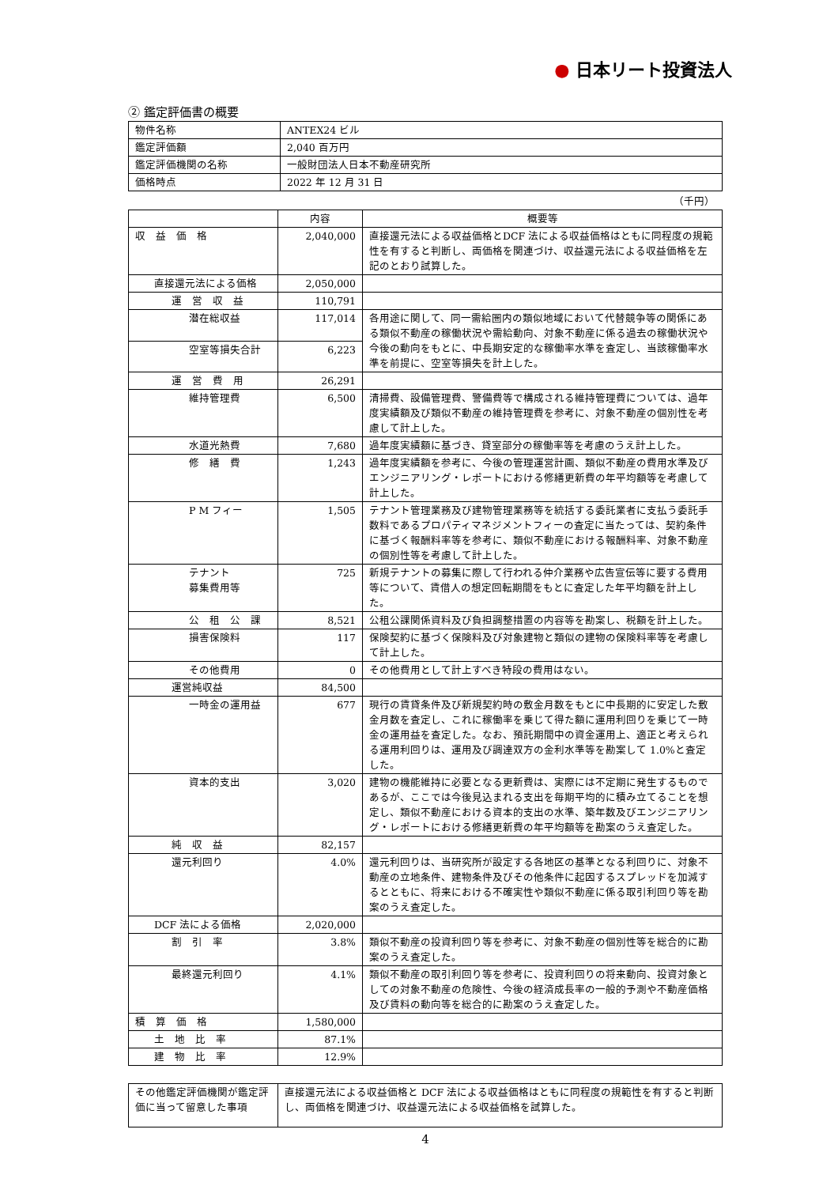● 日本リート投資法人
② 鑑定評価書の概要
| 物件名称 | ANTEX24 ビル |
| 鑑定評価額 | 2,040 百万円 |
| 鑑定評価機関の名称 | 一般財団法人日本不動産研究所 |
| 価格時点 | 2022 年 12 月 31 日 |
（千円）
| | 内容 | 概要等 |
| --- | --- | --- |
| 収 益 価 格 | 2,040,000 | 直接還元法による収益価格とDCF 法による収益価格はともに同程度の規範性を有すると判断し、両価格を関連づけ、収益還元法による収益価格を左記のとおり試算した。 |
| 直接還元法による価格 | 2,050,000 | |
| 運 営 収 益 | 110,791 | |
| 潜在総収益 | 117,014 | 各用途に関して、同一需給圏内の類似地域において代替競争等の関係にある類似不動産の稼働状況や需給動向、対象不動産に係る過去の稼働状況や今後の動向をもとに、中長期安定的な稼働率水準を査定し、当該稼働率水準を前提に、空室等損失を計上した。 |
| 空室等損失合計 | 6,223 | |
| 運 営 費 用 | 26,291 | |
| 維持管理費 | 6,500 | 清掃費、設備管理費、警備費等で構成される維持管理費については、過年度実績額及び類似不動産の維持管理費を参考に、対象不動産の個別性を考慮して計上した。 |
| 水道光熱費 | 7,680 | 過年度実績額に基づき、貸室部分の稼働率等を考慮のうえ計上した。 |
| 修 繕 費 | 1,243 | 過年度実績額を参考に、今後の管理運営計画、類似不動産の費用水準及びエンジニアリング・レポートにおける修繕更新費の年平均額等を考慮して計上した。 |
| P M フィー | 1,505 | テナント管理業務及び建物管理業務等を統括する委託業者に支払う委託手数料であるプロパティマネジメントフィーの査定に当たっては、契約条件に基づく報酬料率等を参考に、類似不動産における報酬料率、対象不動産の個別性等を考慮して計上した。 |
| テナント 募集費用等 | 725 | 新規テナントの募集に際して行われる仲介業務や広告宣伝等に要する費用等について、賃借人の想定回転期間をもとに査定した年平均額を計上した。 |
| 公 租 公 課 | 8,521 | 公租公課関係資料及び負担調整措置の内容等を勘案し、税額を計上した。 |
| 損害保険料 | 117 | 保険契約に基づく保険料及び対象建物と類似の建物の保険料率等を考慮して計上した。 |
| その他費用 | 0 | その他費用として計上すべき特段の費用はない。 |
| 運営純収益 | 84,500 | |
| 一時金の運用益 | 677 | 現行の賃貸条件及び新規契約時の敷金月数をもとに中長期的に安定した敷金月数を査定し、これに稼働率を乗じて得た額に運用利回りを乗じて一時金の運用益を査定した。なお、預託期間中の資金運用上、適正と考えられる運用利回りは、運用及び調達双方の金利水準等を勘案して 1.0%と査定した。 |
| 資本的支出 | 3,020 | 建物の機能維持に必要となる更新費は、実際には不定期に発生するものであるが、ここでは今後見込まれる支出を毎期平均的に積み立てることを想定し、類似不動産における資本的支出の水準、築年数及びエンジニアリング・レポートにおける修繕更新費の年平均額等を勘案のうえ査定した。 |
| 純 収 益 | 82,157 | |
| 還元利回り | 4.0% | 還元利回りは、当研究所が設定する各地区の基準となる利回りに、対象不動産の立地条件、建物条件及びその他条件に起因するスプレッドを加減するとともに、将来における不確実性や類似不動産に係る取引利回り等を勘案のうえ査定した。 |
| DCF 法による価格 | 2,020,000 | |
| 割 引 率 | 3.8% | 類似不動産の投資利回り等を参考に、対象不動産の個別性等を総合的に勘案のうえ査定した。 |
| 最終還元利回り | 4.1% | 類似不動産の取引利回り等を参考に、投資利回りの将来動向、投資対象としての対象不動産の危険性、今後の経済成長率の一般的予測や不動産価格及び賃料の動向等を総合的に勘案のうえ査定した。 |
| 積 算 価 格 | 1,580,000 | |
| 土 地 比 率 | 87.1% | |
| 建 物 比 率 | 12.9% | |
| その他鑑定評価機関が鑑定評価に当って留意した事項 | 直接還元法による収益価格と DCF 法による収益価格はともに同程度の規範性を有すると判断し、両価格を関連づけ、収益還元法による収益価格を試算した。 |
4